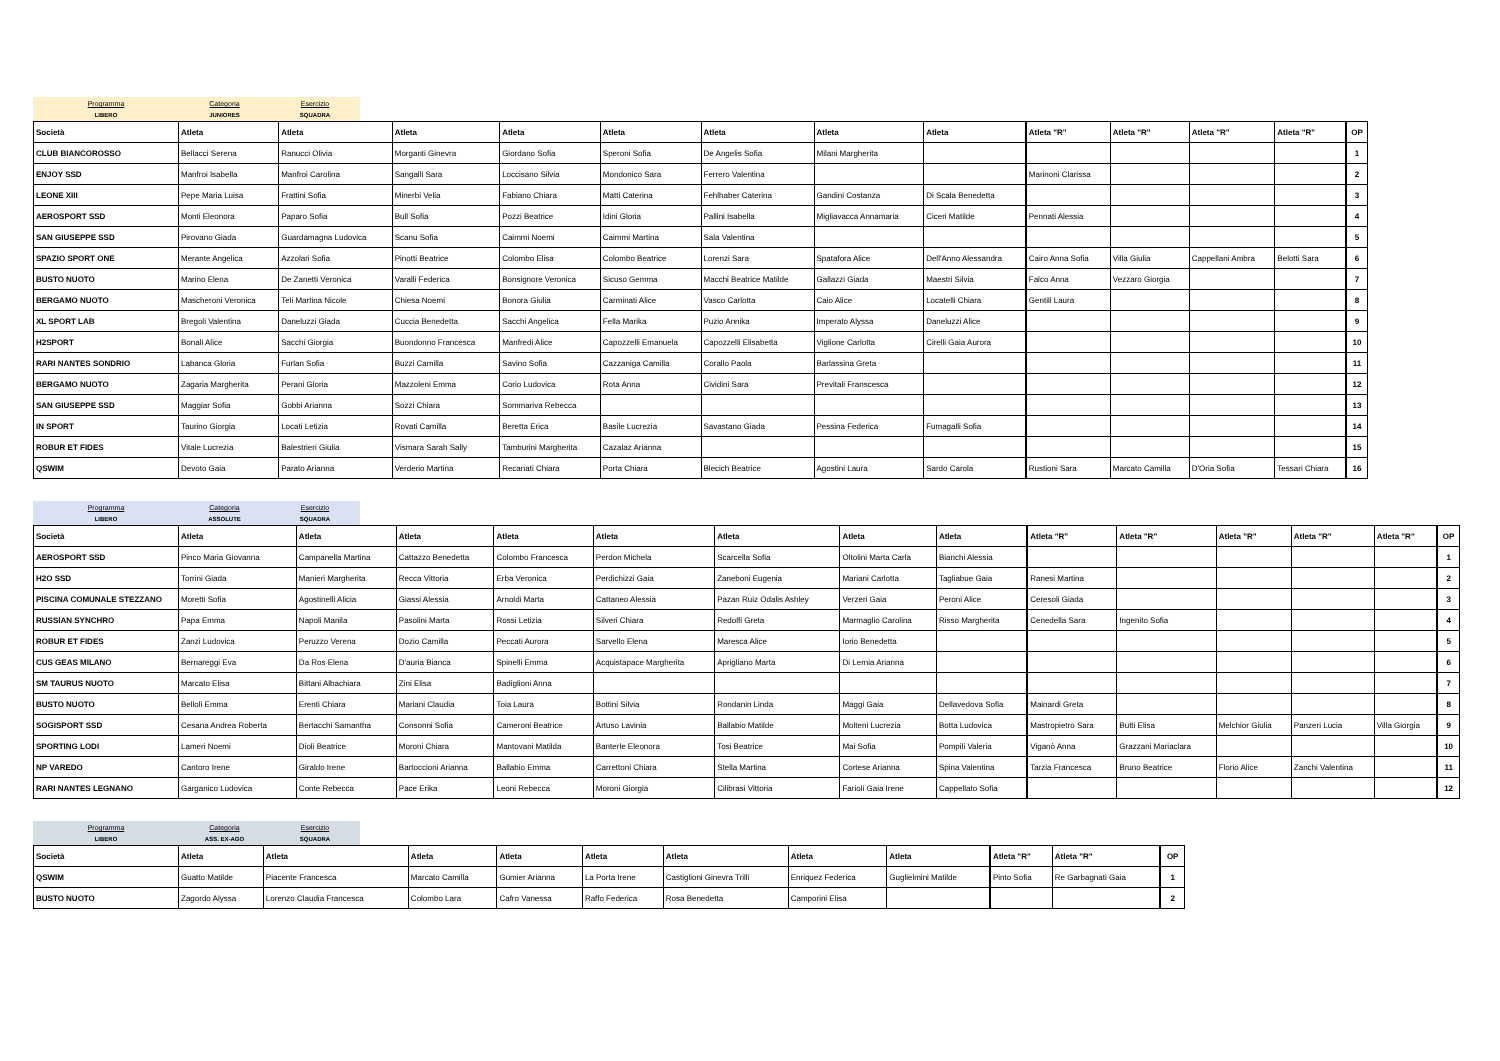Programma
LIBERO
Categoria
JUNIORES
Esercizio
SQUADRA
| Società | Atleta | Atleta | Atleta | Atleta | Atleta | Atleta | Atleta | Atleta | Atleta "R" | Atleta "R" | Atleta "R" | Atleta "R" | OP |
| --- | --- | --- | --- | --- | --- | --- | --- | --- | --- | --- | --- | --- | --- |
| CLUB BIANCOROSSO | Bellacci Serena | Ranucci Olivia | Morganti Ginevra | Giordano Sofia | Speroni Sofia | De Angelis Sofia | Milani Margherita | | | | | | 1 |
| ENJOY SSD | Manfroi Isabella | Manfroi Carolina | Sangalli Sara | Loccisano Silvia | Mondonico Sara | Ferrero Valentina | | | Marinoni Clarissa | | | | 2 |
| LEONE XIII | Pepe Maria Luisa | Frattini Sofia | Minerbi Velia | Fabiano Chiara | Matti Caterina | Fehlhaber Caterina | Gandini Costanza | Di Scala Benedetta | | | | | 3 |
| AEROSPORT SSD | Monti Eleonora | Paparo Sofia | Bull Sofia | Pozzi Beatrice | Idini Gloria | Pallini Isabella | Migliavacca Annamaria | Ciceri Matilde | Pennati Alessia | | | | 4 |
| SAN GIUSEPPE SSD | Pirovano Giada | Guardamagna Ludovica | Scanu Sofia | Caimmi Noemi | Caimmi Martina | Sala Valentina | | | | | | | 5 |
| SPAZIO SPORT ONE | Merante Angelica | Azzolari Sofia | Pinotti Beatrice | Colombo Elisa | Colombo Beatrice | Lorenzi Sara | Spatafora Alice | Dell'Anno Alessandra | Cairo Anna Sofia | Villa Giulia | Cappellani Ambra | Belotti Sara | 6 |
| BUSTO NUOTO | Marino Elena | De Zanetti Veronica | Varalli Federica | Bonsignore Veronica | Sicuso Gemma | Macchi Beatrice Matilde | Gallazzi Giada | Maestri Silvia | Falco Anna | Vezzaro Giorgia | | | 7 |
| BERGAMO NUOTO | Mascheroni Veronica | Teli Martina Nicole | Chiesa Noemi | Bonora Giulia | Carminati Alice | Vasco Carlotta | Caio Alice | Locatelli Chiara | Gentili Laura | | | | 8 |
| XL SPORT LAB | Bregoli Valentina | Daneluzzi Giada | Cuccia Benedetta | Sacchi Angelica | Fella Marika | Puzio Annika | Imperato Alyssa | Daneluzzi Alice | | | | | 9 |
| H2SPORT | Bonali Alice | Sacchi Giorgia | Buondonno Francesca | Manfredi Alice | Capozzelli Emanuela | Capozzelli Elisabetta | Viglione Carlotta | Cirelli Gaia Aurora | | | | | 10 |
| RARI NANTES SONDRIO | Labanca Gloria | Furlan Sofia | Buzzi Camilla | Savino Sofia | Cazzaniga Camilla | Corallo Paola | Barlassina Greta | | | | | | 11 |
| BERGAMO NUOTO | Zagaria Margherita | Perani Gloria | Mazzoleni Emma | Corio Ludovica | Rota Anna | Cividini Sara | Previtali Franscesca | | | | | | 12 |
| SAN GIUSEPPE SSD | Maggiar Sofia | Gobbi Arianna | Sozzi Chiara | Sommariva Rebecca | | | | | | | | | 13 |
| IN SPORT | Taurino Giorgia | Locati Letizia | Rovati Camilla | Beretta Erica | Basile Lucrezia | Savastano Giada | Pessina Federica | Fumagalli Sofia | | | | | 14 |
| ROBUR ET FIDES | Vitale Lucrezia | Balestrieri Giulia | Vismara Sarah Sally | Tamburini Margherita | Cazalaz Arianna | | | | | | | | 15 |
| QSWIM | Devoto Gaia | Parato Arianna | Verderio Martina | Recanati Chiara | Porta Chiara | Blecich Beatrice | Agostini Laura | Sardo Carola | Rustioni Sara | Marcato Camilla | D'Oria Sofia | Tessari Chiara | 16 |
Programma
LIBERO
Categoria
ASSOLUTE
Esercizio
SQUADRA
| Società | Atleta | Atleta | Atleta | Atleta | Atleta | Atleta | Atleta | Atleta | Atleta "R" | Atleta "R" | Atleta "R" | Atleta "R" | Atleta "R" | OP |
| --- | --- | --- | --- | --- | --- | --- | --- | --- | --- | --- | --- | --- | --- | --- |
| AEROSPORT SSD | Pinco Maria Giovanna | Campanella Martina | Cattazzo Benedetta | Colombo Francesca | Perdon Michela | Scarcella Sofia | Oltolini Marta Carla | Bianchi Alessia | | | | | | 1 |
| H2O SSD | Torrini Giada | Manieri Margherita | Recca Vittoria | Erba Veronica | Perdichizzi Gaia | Zaneboni Eugenia | Mariani Carlotta | Tagliabue Gaia | Ranesi Martina | | | | | 2 |
| PISCINA COMUNALE STEZZANO | Moretti Sofia | Agostinelli Alicia | Giassi Alessia | Arnoldi Marta | Cattaneo Alessia | Pazan Ruiz Odalis Ashley | Verzeri Gaia | Peroni Alice | Ceresoli Giada | | | | | 3 |
| RUSSIAN SYNCHRO | Papa Emma | Napoli Manila | Pasolini Marta | Rossi Letizia | Silveri Chiara | Redolfi Greta | Marmaglio Carolina | Risso Margherita | Cenedella Sara | Ingenito Sofia | | | | 4 |
| ROBUR ET FIDES | Zanzi Ludovica | Peruzzo Verena | Dozio Camilla | Peccati Aurora | Sarvello Elena | Maresca Alice | Iorio Benedetta | | | | | | | 5 |
| CUS GEAS MILANO | Bernareggi Eva | Da Ros Elena | D'auria Bianca | Spinelli Emma | Acquistapace Margherita | Aprigliano Marta | Di Lernia Arianna | | | | | | | 6 |
| SM TAURUS NUOTO | Marcato Elisa | Bittani Albachiara | Zini Elisa | Badiglioni Anna | | | | | | | | | | 7 |
| BUSTO NUOTO | Belloli Emma | Erenti Chiara | Mariani Claudia | Toia Laura | Bottini Silvia | Rondanin Linda | Maggi Gaia | Dellavedova Sofia | Mainardi Greta | | | | | 8 |
| SOGISPORT SSD | Cesana Andrea Roberta | Bertacchi Samantha | Consonni Sofia | Cameroni Beatrice | Artuso Lavinia | Ballabio Matilde | Molteni Lucrezia | Botta Ludovica | Mastropietro Sara | Butti Elisa | Melchior Giulia | Panzeri Lucia | Villa Giorgia | 9 |
| SPORTING LODI | Lameri Noemi | Dioli Beatrice | Moroni Chiara | Mantovani Matilda | Banterle Eleonora | Tosi Beatrice | Mai Sofia | Pompili Valeria | Viganò Anna | Grazzani Mariaclara | | | | 10 |
| NP VAREDO | Cantoro Irene | Giraldo Irene | Bartoccioni Arianna | Ballabio Emma | Carrettoni Chiara | Stella Martina | Cortese Arianna | Spina Valentina | Tarzia Francesca | Bruno Beatrice | Florio Alice | Zanchi Valentina | | 11 |
| RARI NANTES LEGNANO | Garganico Ludovica | Conte Rebecca | Pace Erika | Leoni Rebecca | Moroni Giorgia | Cilibrasi Vittoria | Farioli Gaia Irene | Cappellato Sofia | | | | | | 12 |
Programma
LIBERO
Categoria
ASS. EX-AGO
Esercizio
SQUADRA
| Società | Atleta | Atleta | Atleta | Atleta | Atleta | Atleta | Atleta | Atleta | Atleta "R" | Atleta "R" | OP |
| --- | --- | --- | --- | --- | --- | --- | --- | --- | --- | --- | --- |
| QSWIM | Guatto Matilde | Piacente Francesca | Marcato Camilla | Gumier Arianna | La Porta Irene | Castiglioni Ginevra Trilli | Enriquez Federica | Guglielmini Matilde | Pinto Sofia | Re Garbagnati Gaia | 1 |
| BUSTO NUOTO | Zagordo Alyssa | Lorenzo Claudia Francesca | Colombo Lara | Cafro Vanessa | Raffo Federica | Rosa Benedetta | Camporini Elisa | | | | 2 |